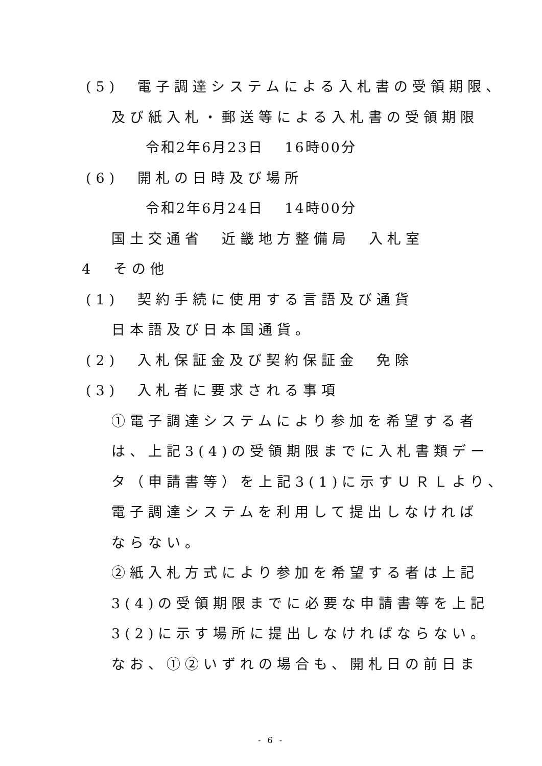(5)　電子調達システムによる入札書の受領期限、
及び紙入札・郵送等による入札書の受領期限
令和2年6月23日　 16時00分
(6)　開札の日時及び場所
令和2年6月24日　 14時00分
国土交通省　近畿地方整備局　入札室
4　その他
(1)　契約手続に使用する言語及び通貨
日本語及び日本国通貨。
(2)　入札保証金及び契約保証金　免除
(3)　入札者に要求される事項
①電子調達システムにより参加を希望する者
は、上記3(4)の受領期限までに入札書類デー
タ（申請書等）を上記3(1)に示すＵＲＬより、
電子調達システムを利用して提出しなければ
ならない。
②紙入札方式により参加を希望する者は上記
3(4)の受領期限までに必要な申請書等を上記
3(2)に示す場所に提出しなければならない。
なお、①②いずれの場合も、開札日の前日ま
- 6 -